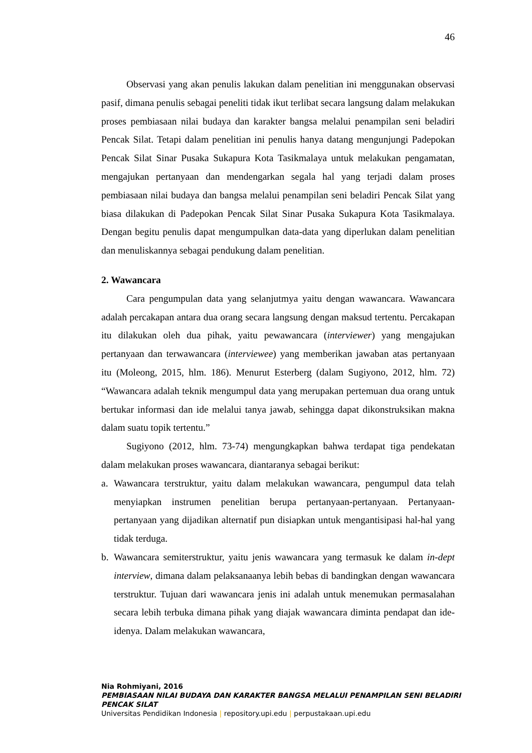46
Observasi yang akan penulis lakukan dalam penelitian ini menggunakan observasi pasif, dimana penulis sebagai peneliti tidak ikut terlibat secara langsung dalam melakukan proses pembiasaan nilai budaya dan karakter bangsa melalui penampilan seni beladiri Pencak Silat. Tetapi dalam penelitian ini penulis hanya datang mengunjungi Padepokan Pencak Silat Sinar Pusaka Sukapura Kota Tasikmalaya untuk melakukan pengamatan, mengajukan pertanyaan dan mendengarkan segala hal yang terjadi dalam proses pembiasaan nilai budaya dan bangsa melalui penampilan seni beladiri Pencak Silat yang biasa dilakukan di Padepokan Pencak Silat Sinar Pusaka Sukapura Kota Tasikmalaya. Dengan begitu penulis dapat mengumpulkan data-data yang diperlukan dalam penelitian dan menuliskannya sebagai pendukung dalam penelitian.
2. Wawancara
Cara pengumpulan data yang selanjutmya yaitu dengan wawancara. Wawancara adalah percakapan antara dua orang secara langsung dengan maksud tertentu. Percakapan itu dilakukan oleh dua pihak, yaitu pewawancara (interviewer) yang mengajukan pertanyaan dan terwawancara (interviewee) yang memberikan jawaban atas pertanyaan itu (Moleong, 2015, hlm. 186). Menurut Esterberg (dalam Sugiyono, 2012, hlm. 72) “Wawancara adalah teknik mengumpul data yang merupakan pertemuan dua orang untuk bertukar informasi dan ide melalui tanya jawab, sehingga dapat dikonstruksikan makna dalam suatu topik tertentu.”
Sugiyono (2012, hlm. 73-74) mengungkapkan bahwa terdapat tiga pendekatan dalam melakukan proses wawancara, diantaranya sebagai berikut:
a. Wawancara terstruktur, yaitu dalam melakukan wawancara, pengumpul data telah menyiapkan instrumen penelitian berupa pertanyaan-pertanyaan. Pertanyaan-pertanyaan yang dijadikan alternatif pun disiapkan untuk mengantisipasi hal-hal yang tidak terduga.
b. Wawancara semiterstruktur, yaitu jenis wawancara yang termasuk ke dalam in-dept interview, dimana dalam pelaksanaanya lebih bebas di bandingkan dengan wawancara terstruktur. Tujuan dari wawancara jenis ini adalah untuk menemukan permasalahan secara lebih terbuka dimana pihak yang diajak wawancara diminta pendapat dan ide-idenya. Dalam melakukan wawancara,
Nia Rohmiyani, 2016
PEMBIASAAN NILAI BUDAYA DAN KARAKTER BANGSA MELALUI PENAMPILAN SENI BELADIRI PENCAK SILAT
Universitas Pendidikan Indonesia | repository.upi.edu | perpustakaan.upi.edu